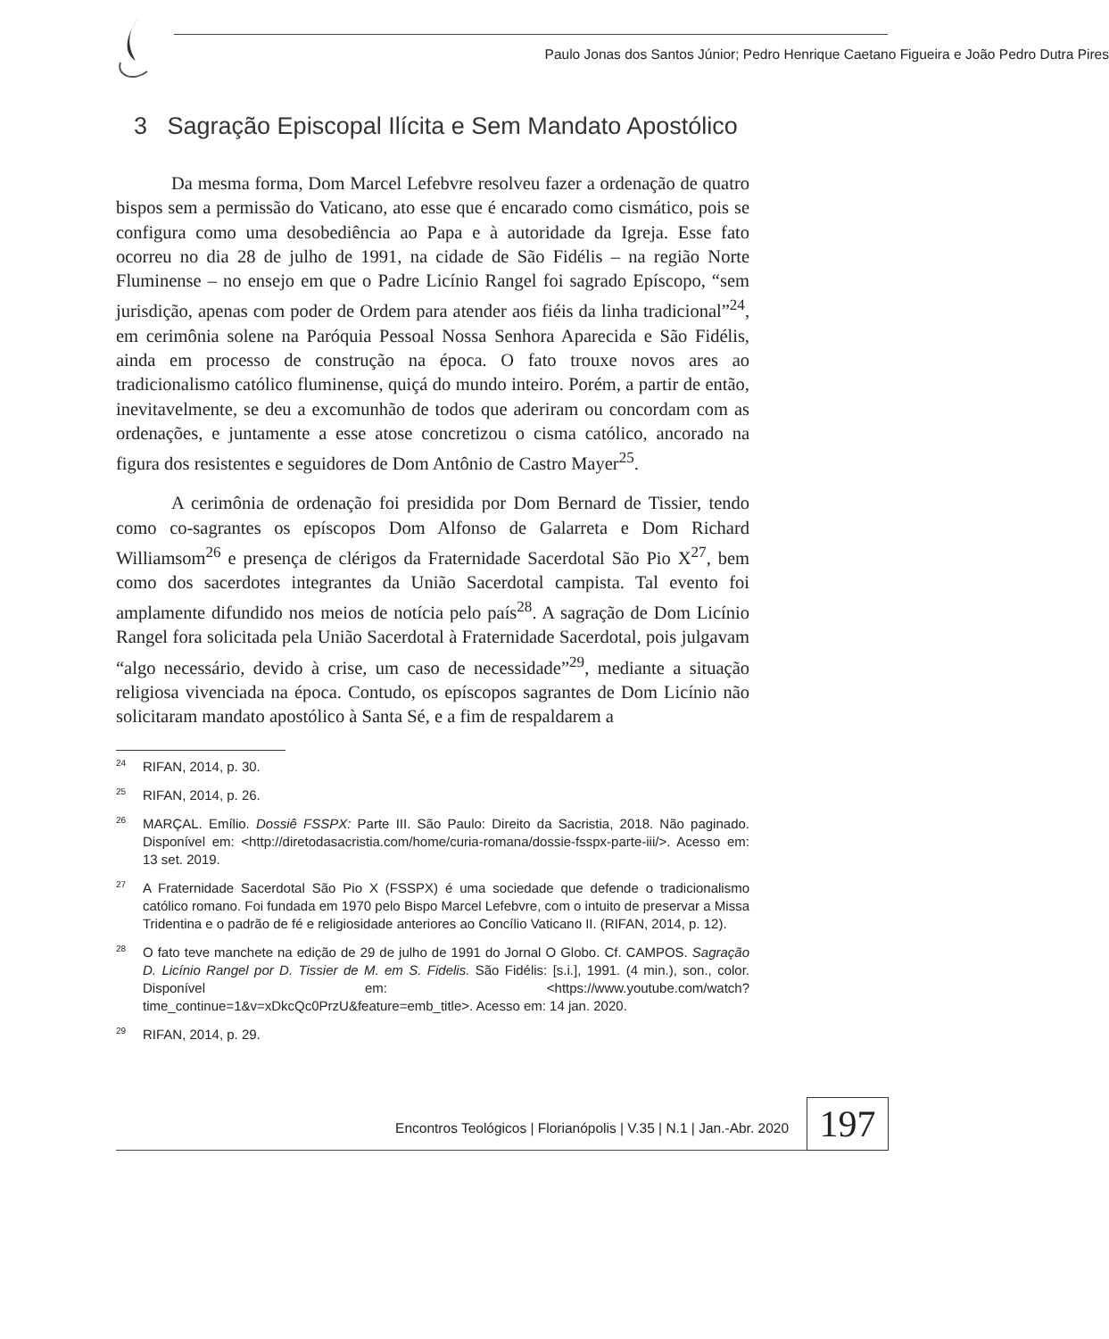Paulo Jonas dos Santos Júnior; Pedro Henrique Caetano Figueira e João Pedro Dutra Pires
3 Sagração Episcopal Ilícita e Sem Mandato Apostólico
Da mesma forma, Dom Marcel Lefebvre resolveu fazer a ordenação de quatro bispos sem a permissão do Vaticano, ato esse que é encarado como cismático, pois se configura como uma desobediência ao Papa e à autoridade da Igreja. Esse fato ocorreu no dia 28 de julho de 1991, na cidade de São Fidélis – na região Norte Fluminense – no ensejo em que o Padre Licínio Rangel foi sagrado Epíscopo, “sem jurisdição, apenas com poder de Ordem para atender aos fiéis da linha tradicional”<sup>24</sup>, em cerimônia solene na Paróquia Pessoal Nossa Senhora Aparecida e São Fidélis, ainda em processo de construção na época. O fato trouxe novos ares ao tradicionalismo católico fluminense, quiçá do mundo inteiro. Porém, a partir de então, inevitavelmente, se deu a excomunhão de todos que aderiram ou concordam com as ordenações, e juntamente a esse atose concretizou o cisma católico, ancorado na figura dos resistentes e seguidores de Dom Antônio de Castro Mayer<sup>25</sup>.
A cerimônia de ordenação foi presidida por Dom Bernard de Tissier, tendo como co-sagrantes os epíscopos Dom Alfonso de Galarreta e Dom Richard Williamsom<sup>26</sup> e presença de clérigos da Fraternidade Sacerdotal São Pio X<sup>27</sup>, bem como dos sacerdotes integrantes da União Sacerdotal campista. Tal evento foi amplamente difundido nos meios de notícia pelo país<sup>28</sup>. A sagração de Dom Licínio Rangel fora solicitada pela União Sacerdotal à Fraternidade Sacerdotal, pois julgavam “algo necessário, devido à crise, um caso de necessidade”<sup>29</sup>, mediante a situação religiosa vivenciada na época. Contudo, os epíscopos sagrantes de Dom Licínio não solicitaram mandato apostólico à Santa Sé, e a fim de respaldarem a
<sup>24</sup> RIFAN, 2014, p. 30.
<sup>25</sup> RIFAN, 2014, p. 26.
<sup>26</sup> MARÇAL. Emílio. Dossiê FSSPX: Parte III. São Paulo: Direito da Sacristia, 2018. Não paginado. Disponível em: <http://diretodasacristia.com/home/curia-romana/dossie-fsspx-parte-iii/>. Acesso em: 13 set. 2019.
<sup>27</sup> A Fraternidade Sacerdotal São Pio X (FSSPX) é uma sociedade que defende o tradicionalismo católico romano. Foi fundada em 1970 pelo Bispo Marcel Lefebvre, com o intuito de preservar a Missa Tridentina e o padrão de fé e religiosidade anteriores ao Concílio Vaticano II. (RIFAN, 2014, p. 12).
<sup>28</sup>O fato teve manchete na edição de 29 de julho de 1991 do Jornal O Globo. Cf. CAMPOS. Sagração D. Licínio Rangel por D. Tissier de M. em S. Fidelis. São Fidélis: [s.i.], 1991. (4 min.), son., color. Disponível em: <https://www.youtube.com/watch?time_continue=1&v=xDkcQc0PrzU&feature=emb_title>. Acesso em: 14 jan. 2020.
<sup>29</sup> RIFAN, 2014, p. 29.
Encontros Teológicos | Florianópolis | V.35 | N.1 | Jan.-Abr. 2020
197